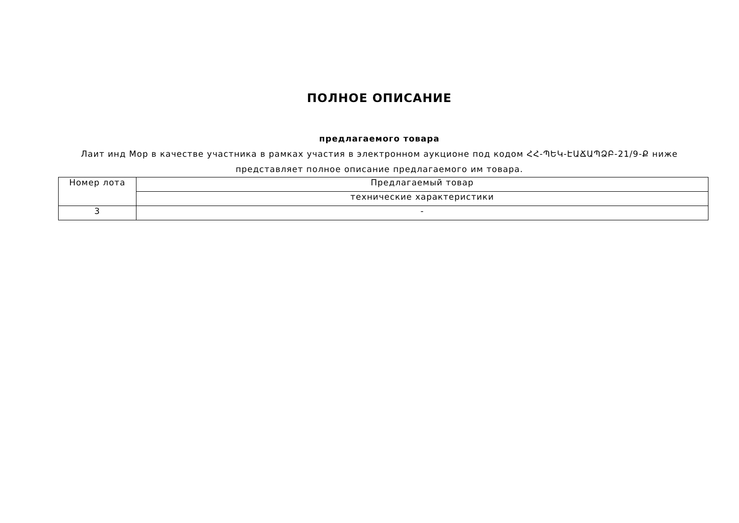ПОЛНОЕ ОПИСАНИЕ
предлагаемого товара
Лаит инд Мор в качестве участника в рамках участия в электронном аукционе под кодом ՀՀ-ՊԵԿ-ԷԱՃԱՊՁԲ-21/9-Ք ниже представляет полное описание предлагаемого им товара.
| Номер лота | Предлагаемый товар |
| | технические характеристики |
| 3 | - |